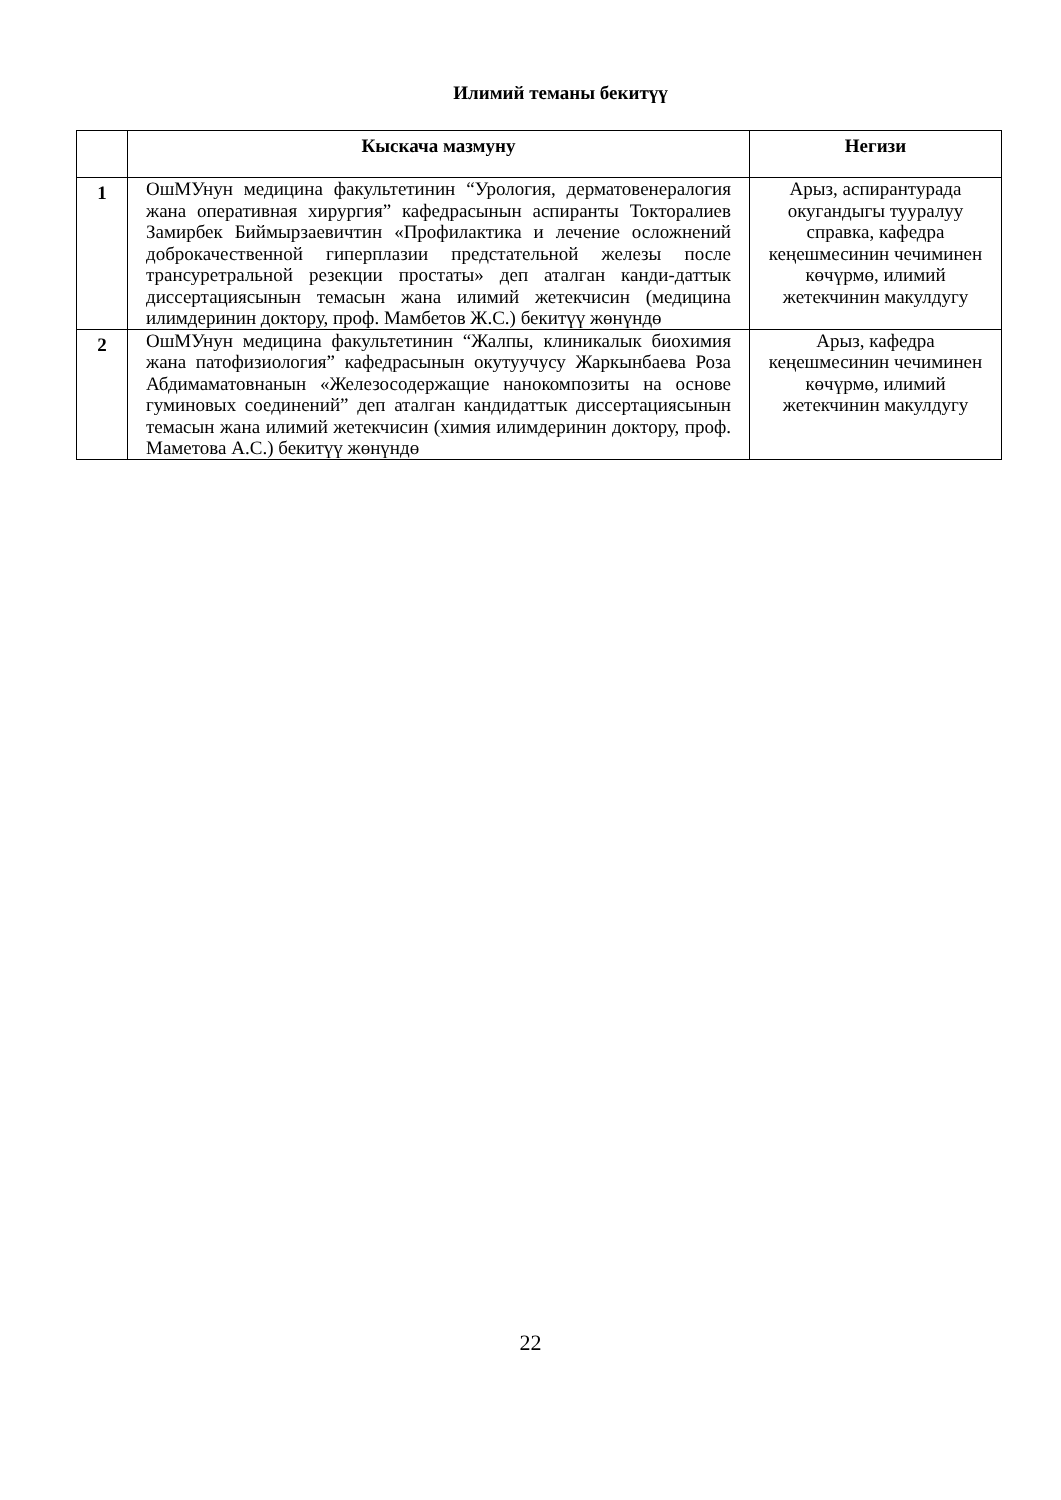Илимий теманы бекитүү
| | Кыскача мазмуну | Негизи |
| --- | --- | --- |
| 1 | ОшМУнун медицина факультетинин “Урология, дерматовенералогия жана оперативная хирургия” кафедрасынын аспиранты Токторалиев Замирбек Биймырзаевичтин «Профилактика и лечение осложнений доброкачественной гиперплазии предстательной железы после трансуретральной резекции простаты» деп аталган канди-даттык диссертациясынын темасын жана илимий жетекчисин (медицина илимдеринин доктору, проф. Мамбетов Ж.С.) бекитүү жөнүндө | Арыз, аспирантурада окугандыгы тууралуу справка, кафедра кеңешмесинин чечиминен көчүрмө, илимий жетекчинин макулдугу |
| 2 | ОшМУнун медицина факультетинин “Жалпы, клиникалык биохимия жана патофизиология” кафедрасынын окутуучусу Жаркынбаева Роза Абдимаматовнанын «Железосодержащие нанокомпозиты на основе гуминовых соединений” деп аталган кандидаттык диссертациясынын темасын жана илимий жетекчисин (химия илимдеринин доктору, проф. Маметова А.С.) бекитүү жөнүндө | Арыз, кафедра кеңешмесинин чечиминен көчүрмө, илимий жетекчинин макулдугу |
22